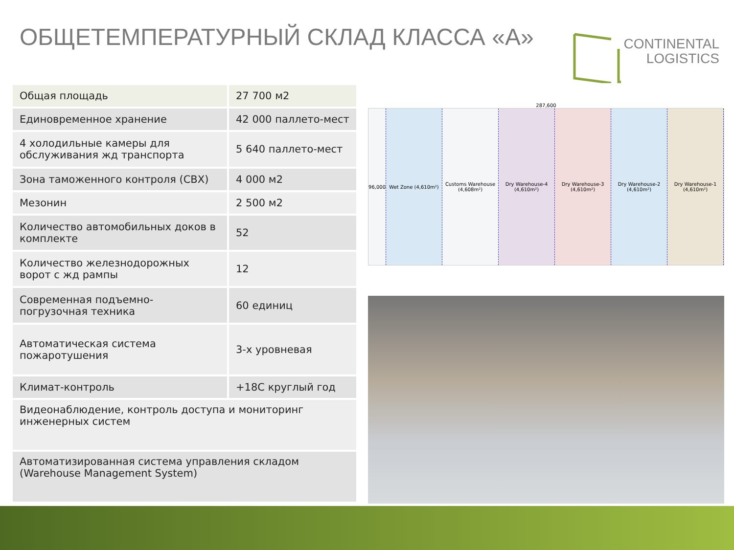ОБЩЕТЕМПЕРАТУРНЫЙ СКЛАД КЛАССА «А»
CONTINENTAL
LOGISTICS
| Общая площадь | 27 700 м2 |
| Единовременное хранение | 42 000 паллето-мест |
| 4 холодильные камеры для обслуживания жд транспорта | 5 640 паллето-мест |
| Зона таможенного контроля (СВХ) | 4 000 м2 |
| Мезонин | 2 500 м2 |
| Количество автомобильных доков в комплекте | 52 |
| Количество железнодорожных ворот с жд рампы | 12 |
| Современная подъемно-погрузочная техника | 60 единиц |
| Автоматическая система пожаротушения | 3-х уровневая |
| Климат-контроль | +18С круглый год |
| Видеонаблюдение, контроль доступа и мониторинг инженерных систем | |
| Автоматизированная система управления складом (Warehouse Management System) | |
287,600
96,000 Wet Zone (4,610m²) Customs Warehouse (4,608m²) Dry Warehouse-4 (4,610m²) Dry Warehouse-3 (4,610m²) Dry Warehouse-2 (4,610m²) Dry Warehouse-1 (4,610m²)